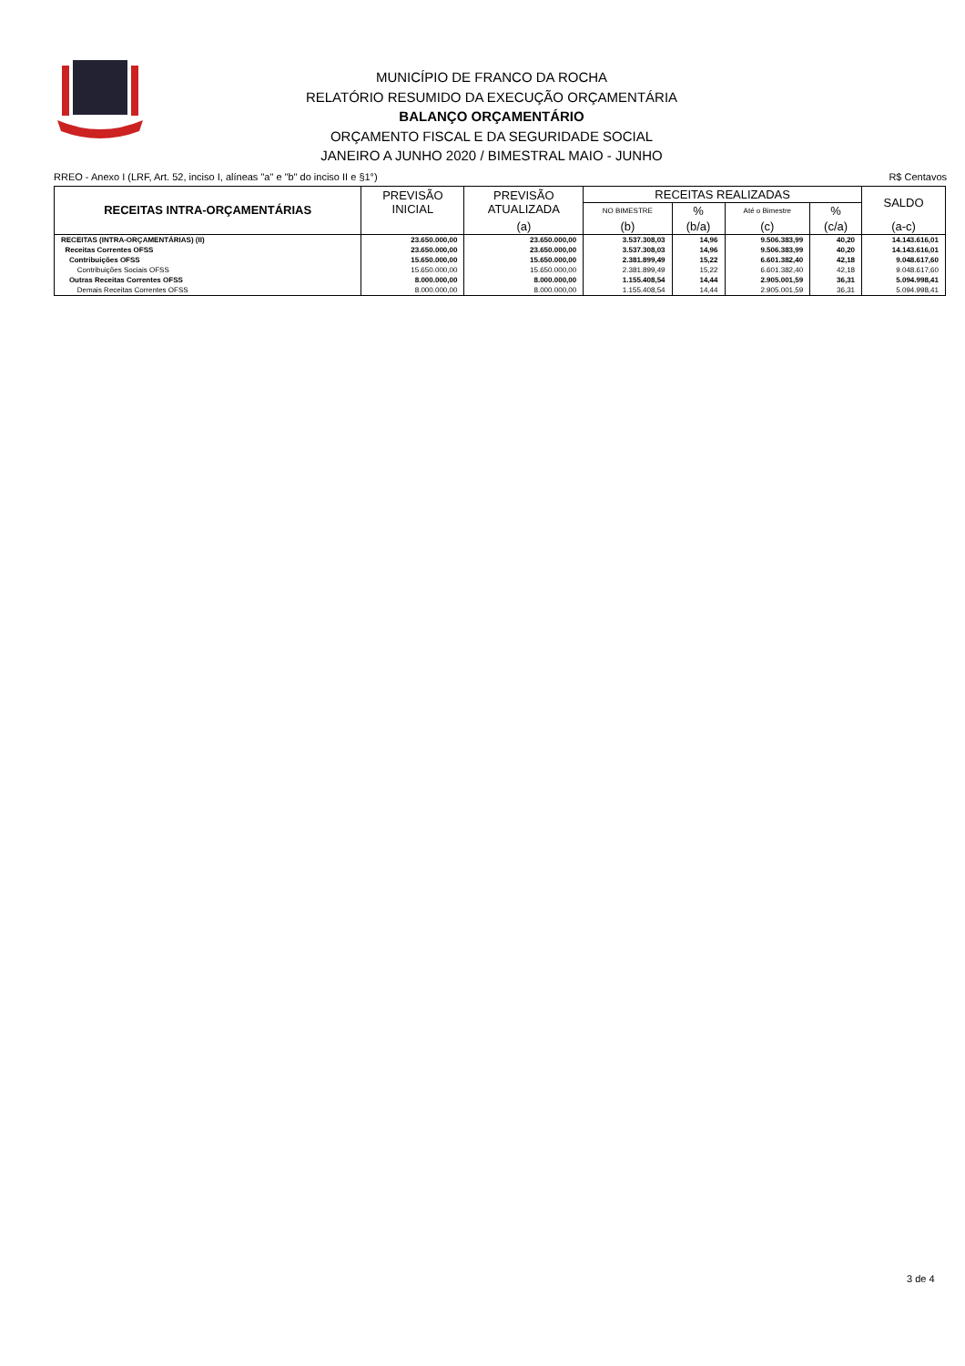MUNICÍPIO DE FRANCO DA ROCHA
RELATÓRIO RESUMIDO DA EXECUÇÃO ORÇAMENTÁRIA
BALANÇO ORÇAMENTÁRIO
ORÇAMENTO FISCAL E DA SEGURIDADE SOCIAL
JANEIRO A JUNHO 2020 / BIMESTRAL MAIO - JUNHO
RREO - Anexo I (LRF, Art. 52, inciso I, alíneas "a" e "b" do inciso II e §1°) R$ Centavos
| RECEITAS INTRA-ORÇAMENTÁRIAS | PREVISÃO INICIAL | PREVISÃO ATUALIZADA | RECEITAS REALIZADAS | | | | SALDO |
| --- | --- | --- | --- | --- | --- | --- | --- |
| | | | NO BIMESTRE | % | Até o Bimestre | % | |
| | | (a) | (b) | (b/a) | (c) | (c/a) | (a-c) |
| RECEITAS (INTRA-ORÇAMENTÁRIAS) (II) | 23.650.000,00 | 23.650.000,00 | 3.537.308,03 | 14,96 | 9.506.383,99 | 40,20 | 14.143.616,01 |
| Receitas Correntes OFSS | 23.650.000,00 | 23.650.000,00 | 3.537.308,03 | 14,96 | 9.506.383,99 | 40,20 | 14.143.616,01 |
| Contribuições OFSS | 15.650.000,00 | 15.650.000,00 | 2.381.899,49 | 15,22 | 6.601.382,40 | 42,18 | 9.048.617,60 |
| Contribuições Sociais OFSS | 15.650.000,00 | 15.650.000,00 | 2.381.899,49 | 15,22 | 6.601.382,40 | 42,18 | 9.048.617,60 |
| Outras Receitas Correntes OFSS | 8.000.000,00 | 8.000.000,00 | 1.155.408,54 | 14,44 | 2.905.001,59 | 36,31 | 5.094.998,41 |
| Demais Receitas Correntes OFSS | 8.000.000,00 | 8.000.000,00 | 1.155.408,54 | 14,44 | 2.905.001,59 | 36,31 | 5.094.998,41 |
3 de 4